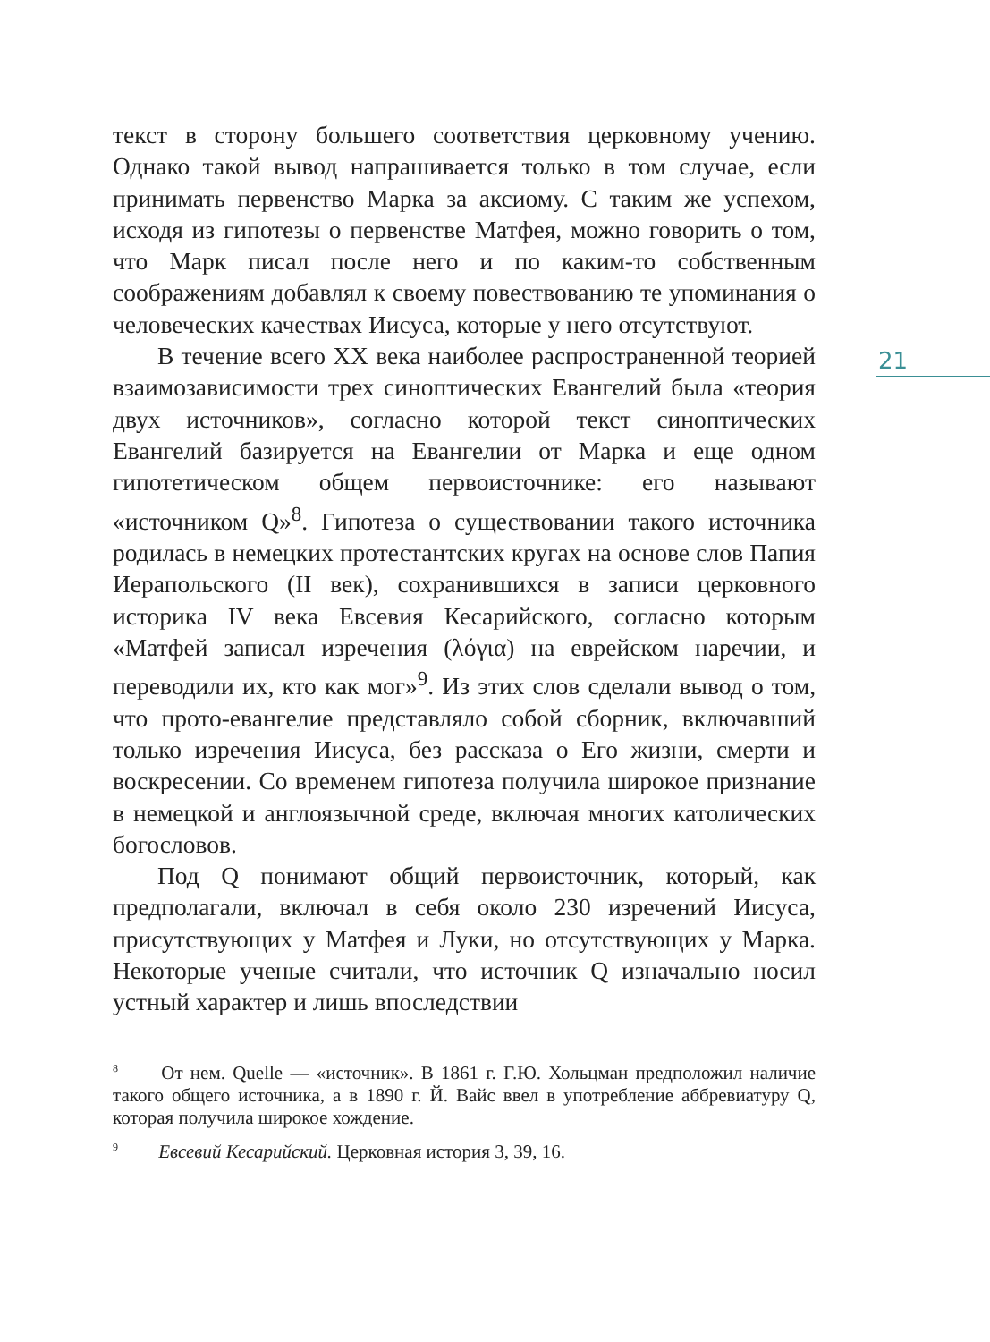текст в сторону большего соответствия церковному учению. Однако такой вывод напрашивается только в том случае, если принимать первенство Марка за аксиому. С таким же успехом, исходя из гипотезы о первенстве Матфея, можно говорить о том, что Марк писал после него и по каким-то собственным соображениям добавлял к своему повествованию те упоминания о человеческих качествах Иисуса, которые у него отсутствуют.
В течение всего XX века наиболее распространенной теорией взаимозависимости трех синоптических Евангелий была «теория двух источников», согласно которой текст синоптических Евангелий базируется на Евангелии от Марка и еще одном гипотетическом общем первоисточнике: его называют «источником Q»<sup>8</sup>. Гипотеза о существовании такого источника родилась в немецких протестантских кругах на основе слов Папия Иерапольского (II век), сохранившихся в записи церковного историка IV века Евсевия Кесарийского, согласно которым «Матфей записал изречения (λόγια) на еврейском наречии, и переводили их, кто как мог»<sup>9</sup>. Из этих слов сделали вывод о том, что прото-евангелие представляло собой сборник, включавший только изречения Иисуса, без рассказа о Его жизни, смерти и воскресении. Со временем гипотеза получила широкое признание в немецкой и англоязычной среде, включая многих католических богословов.
Под Q понимают общий первоисточник, который, как предполагали, включал в себя около 230 изречений Иисуса, присутствующих у Матфея и Луки, но отсутствующих у Марка. Некоторые ученые считали, что источник Q изначально носил устный характер и лишь впоследствии
21
<sup>8</sup> От нем. Quelle — «источник». В 1861 г. Г.Ю. Хольцман предположил наличие такого общего источника, а в 1890 г. Й. Вайс ввел в употребление аббревиатуру Q, которая получила широкое хождение.
<sup>9</sup> Евсевий Кесарийский. Церковная история 3, 39, 16.